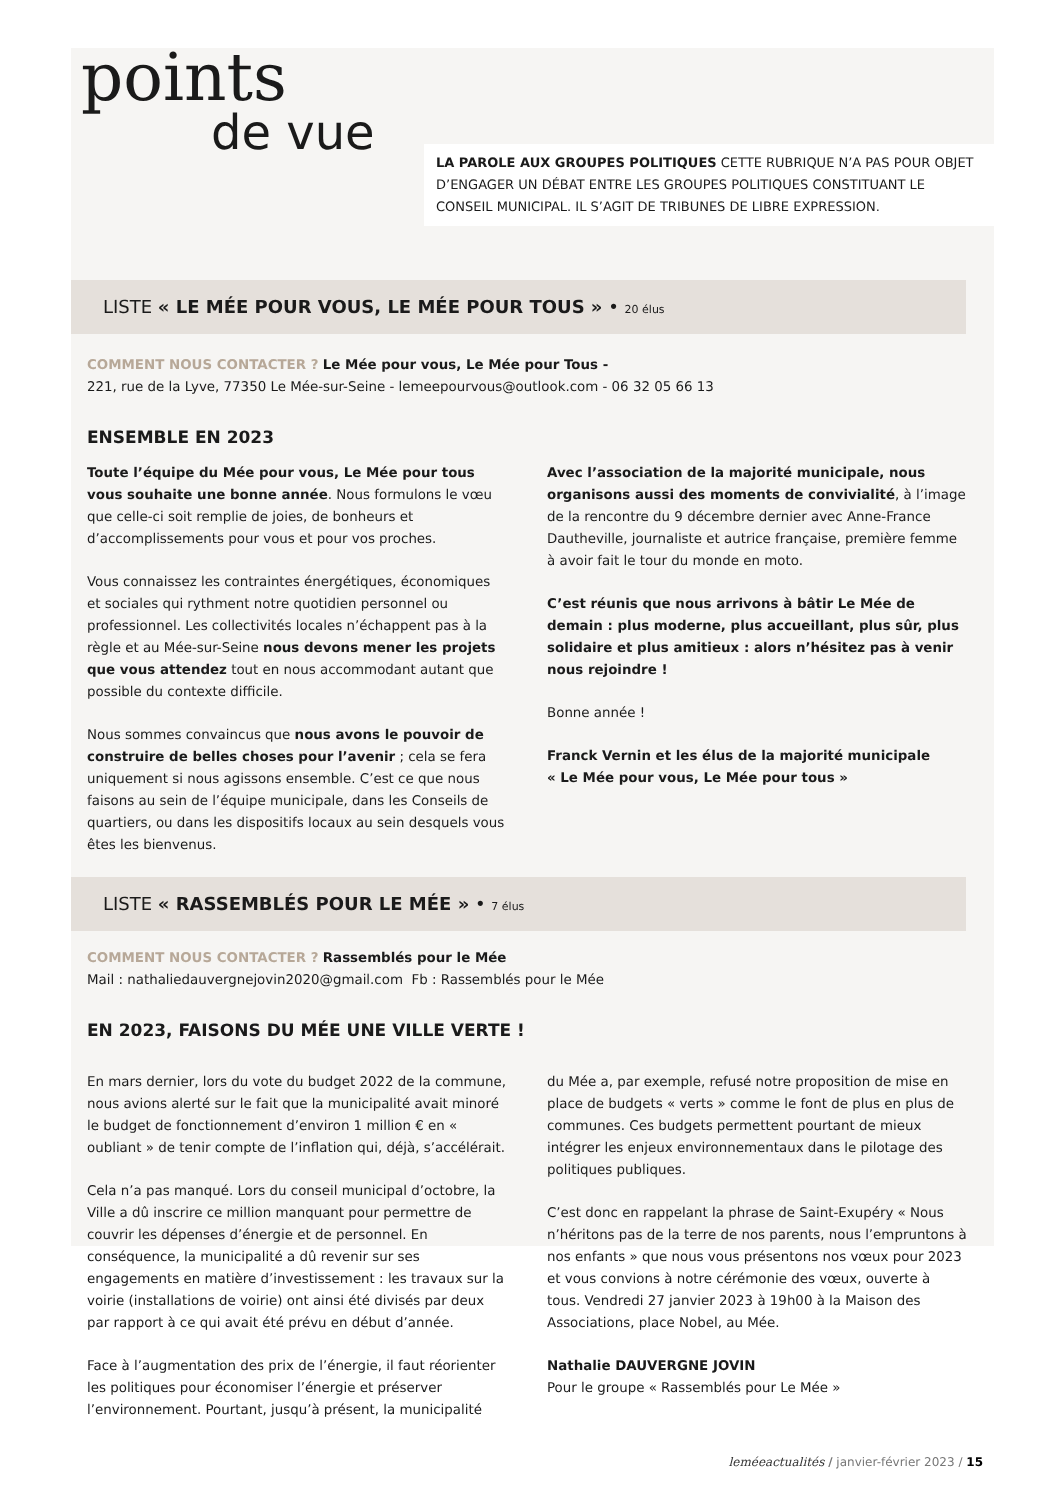points
de vue
LA PAROLE AUX GROUPES POLITIQUES CETTE RUBRIQUE N’A PAS POUR OBJET D’ENGAGER UN DÉBAT ENTRE LES GROUPES POLITIQUES CONSTITUANT LE CONSEIL MUNICIPAL. IL S’AGIT DE TRIBUNES DE LIBRE EXPRESSION.
LISTE « LE MÉE POUR VOUS, LE MÉE POUR TOUS » • 20 élus
COMMENT NOUS CONTACTER ? Le Mée pour vous, Le Mée pour Tous -
221, rue de la Lyve, 77350 Le Mée-sur-Seine - lemeepourvous@outlook.com - 06 32 05 66 13
ENSEMBLE EN 2023
Toute l’équipe du Mée pour vous, Le Mée pour tous vous souhaite une bonne année. Nous formulons le vœu que celle-ci soit remplie de joies, de bonheurs et d’accomplissements pour vous et pour vos proches.
Vous connaissez les contraintes énergétiques, économiques et sociales qui rythment notre quotidien personnel ou professionnel. Les collectivités locales n’échappent pas à la règle et au Mée-sur-Seine nous devons mener les projets que vous attendez tout en nous accommodant autant que possible du contexte difficile.
Nous sommes convaincus que nous avons le pouvoir de construire de belles choses pour l’avenir ; cela se fera uniquement si nous agissons ensemble. C’est ce que nous faisons au sein de l’équipe municipale, dans les Conseils de quartiers, ou dans les dispositifs locaux au sein desquels vous êtes les bienvenus.
Avec l’association de la majorité municipale, nous organisons aussi des moments de convivialité, à l’image de la rencontre du 9 décembre dernier avec Anne-France Dautheville, journaliste et autrice française, première femme à avoir fait le tour du monde en moto.
C’est réunis que nous arrivons à bâtir Le Mée de demain : plus moderne, plus accueillant, plus sûr, plus solidaire et plus amitieux : alors n’hésitez pas à venir nous rejoindre !
Bonne année !
Franck Vernin et les élus de la majorité municipale
« Le Mée pour vous, Le Mée pour tous »
LISTE « RASSEMBLÉS POUR LE MÉE » • 7 élus
COMMENT NOUS CONTACTER ? Rassemblés pour le Mée
Mail : nathaliedauvergnejovin2020@gmail.com Fb : Rassemblés pour le Mée
EN 2023, FAISONS DU MÉE UNE VILLE VERTE !
En mars dernier, lors du vote du budget 2022 de la commune, nous avions alerté sur le fait que la municipalité avait minoré le budget de fonctionnement d’environ 1 million € en « oubliant » de tenir compte de l’inflation qui, déjà, s’accélérait.
Cela n’a pas manqué. Lors du conseil municipal d’octobre, la Ville a dû inscrire ce million manquant pour permettre de couvrir les dépenses d’énergie et de personnel. En conséquence, la municipalité a dû revenir sur ses engagements en matière d’investissement : les travaux sur la voirie (installations de voirie) ont ainsi été divisés par deux par rapport à ce qui avait été prévu en début d’année.
Face à l’augmentation des prix de l’énergie, il faut réorienter les politiques pour économiser l’énergie et préserver l’environnement. Pourtant, jusqu’à présent, la municipalité
du Mée a, par exemple, refusé notre proposition de mise en place de budgets « verts » comme le font de plus en plus de communes. Ces budgets permettent pourtant de mieux intégrer les enjeux environnementaux dans le pilotage des politiques publiques.
C’est donc en rappelant la phrase de Saint-Exupéry « Nous n’héritons pas de la terre de nos parents, nous l’empruntons à nos enfants » que nous vous présentons nos vœux pour 2023 et vous convions à notre cérémonie des vœux, ouverte à tous. Vendredi 27 janvier 2023 à 19h00 à la Maison des Associations, place Nobel, au Mée.
Nathalie DAUVERGNE JOVIN
Pour le groupe « Rassemblés pour Le Mée »
leméeactualités / janvier-février 2023 / 15